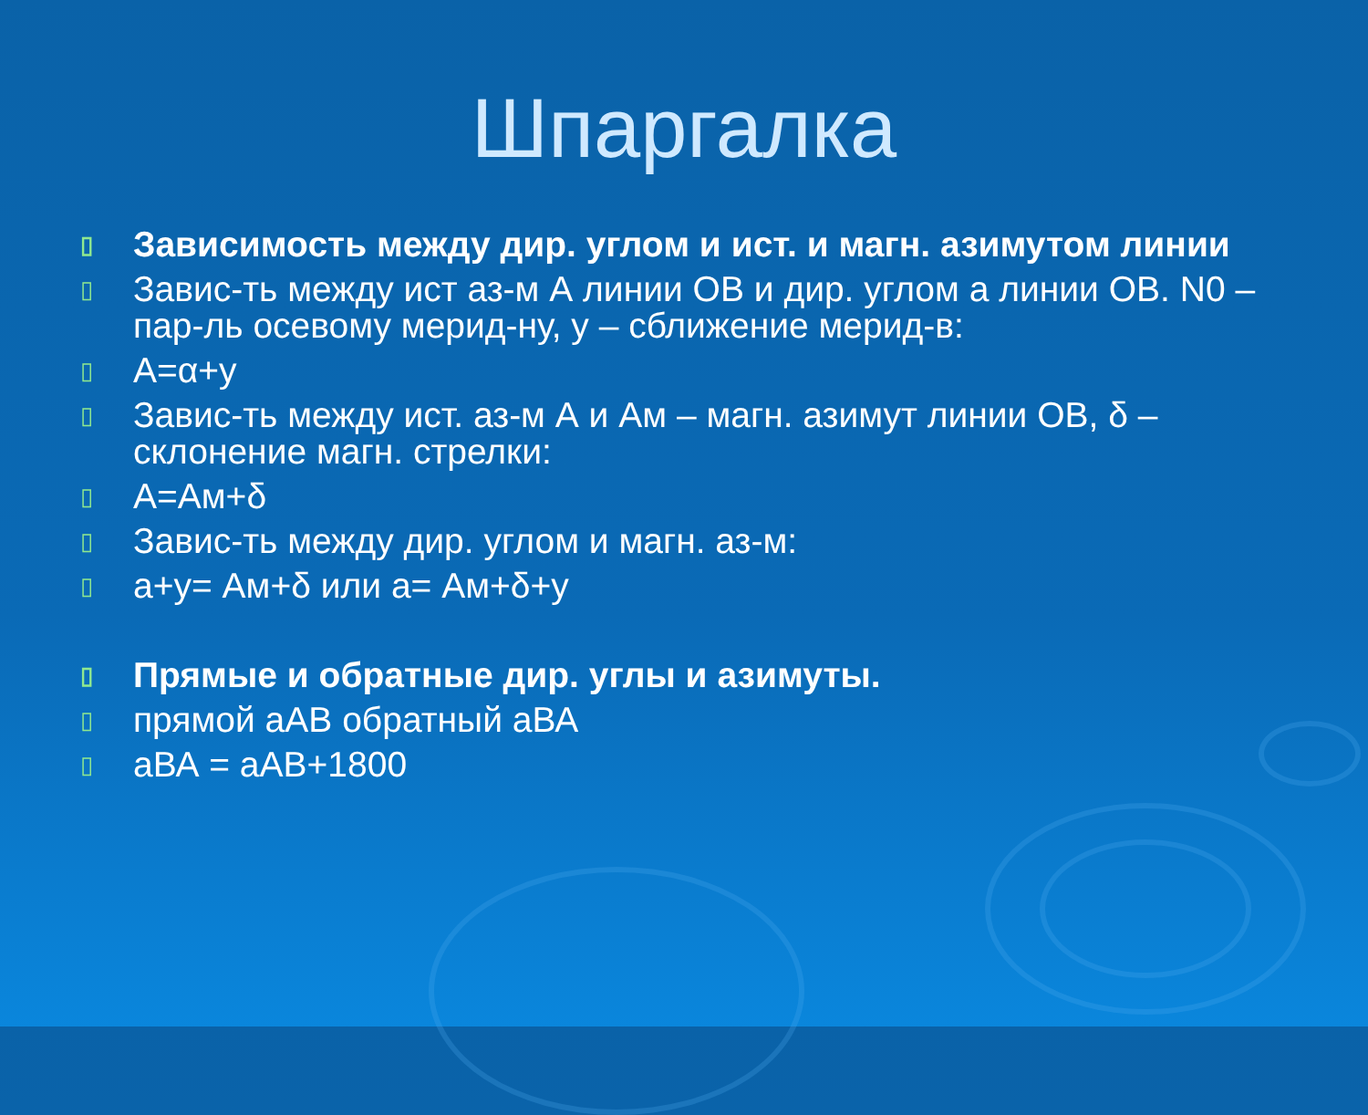Шпаргалка
▯ Зависимость между дир. углом и ист. и магн. азимутом линии
▯ Завис-ть между ист аз-м А линии ОВ и дир. углом а линии ОВ. N0 – пар-ль осевому мерид-ну, у – сближение мерид-в:
▯ А=α+у
▯ Завис-ть между ист. аз-м А и Ам – магн. азимут линии ОВ, δ – склонение магн. стрелки:
▯ А=Ам+δ
▯ Завис-ть между дир. углом и магн. аз-м:
▯ а+у= Ам+δ или а= Ам+δ+у
▯ Прямые и обратные дир. углы и азимуты.
▯ прямой аАВ обратный аВА
▯ аВА = аАВ+1800